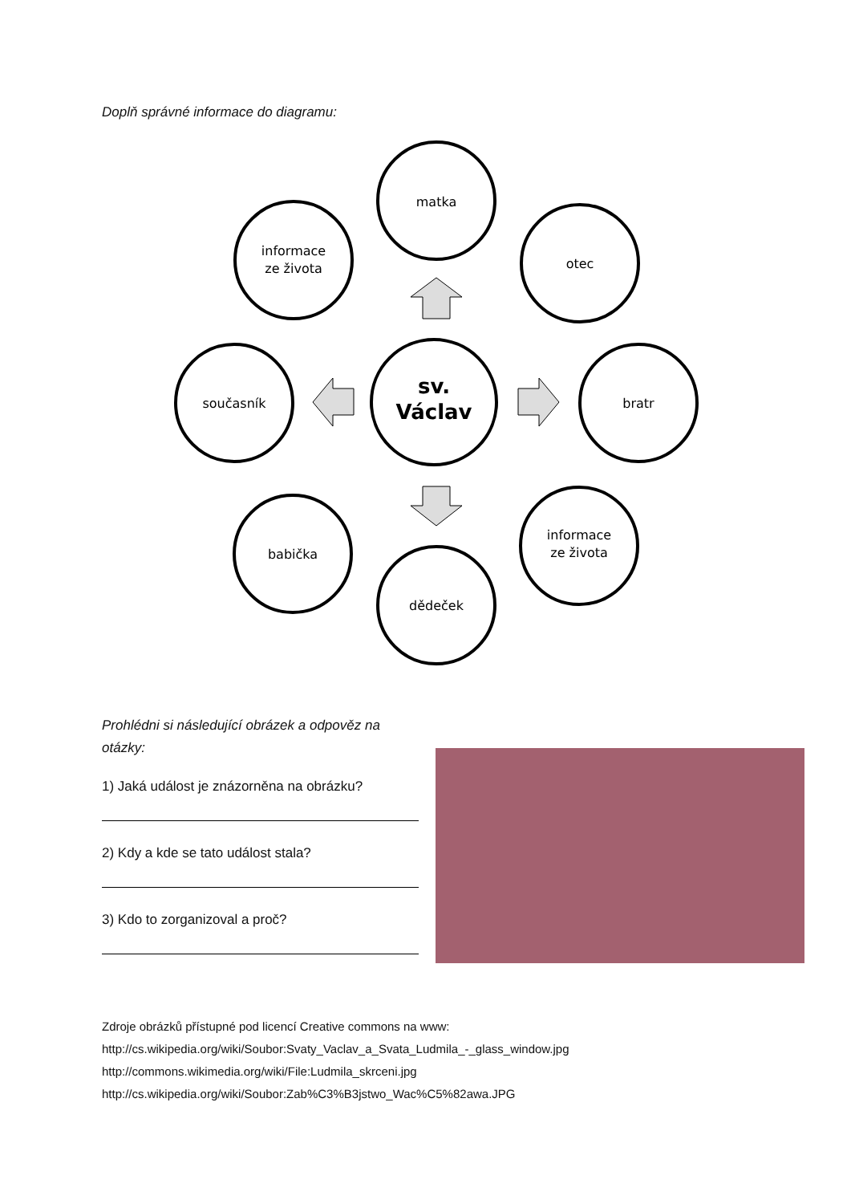Doplň správné informace do diagramu:
matka
informace
ze života
otec
současník
bratr
sv.
Václav
babička
informace
ze života
dědeček
Prohlédni si následující obrázek a odpověz na otázky:
1) Jaká událost je znázorněna na obrázku?
2) Kdy a kde se tato událost stala?
3) Kdo to zorganizoval a proč?
Zdroje obrázků přístupné pod licencí Creative commons na www:
http://cs.wikipedia.org/wiki/Soubor:Svaty_Vaclav_a_Svata_Ludmila_-_glass_window.jpg
http://commons.wikimedia.org/wiki/File:Ludmila_skrceni.jpg
http://cs.wikipedia.org/wiki/Soubor:Zab%C3%B3jstwo_Wac%C5%82awa.JPG